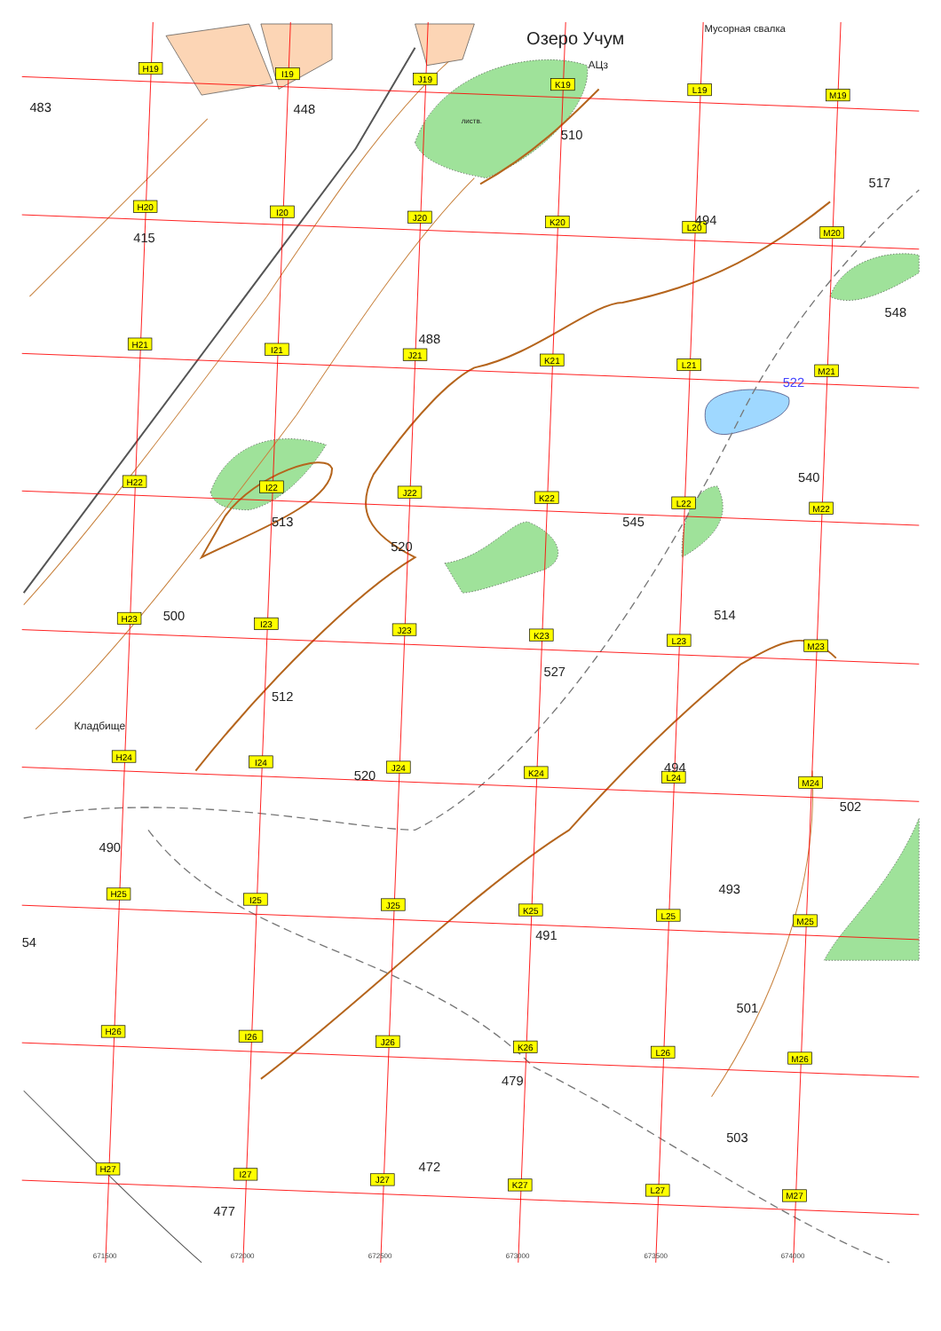H19
I19
J19
K19
L19
M19
H20
I20
J20
K20
L20
M20
H21
I21
J21
K21
L21
M21
H22
I22
J22
K22
L22
M22
H23
I23
J23
K23
L23
M23
H24
I24
J24
K24
L24
M24
H25
I25
J25
K25
L25
M25
H26
I26
J26
K26
L26
M26
H27
I27
J27
K27
L27
M27
Озеро Учум
Мусорная свалка
АЦз
листв.
Кладбище
483
448
510
517
494
415
548
488
522
540
513
545
520
500
514
527
512
520
494
502
490
493
54
491
501
479
503
472
477
671500
672000
672500
673000
673500
674000